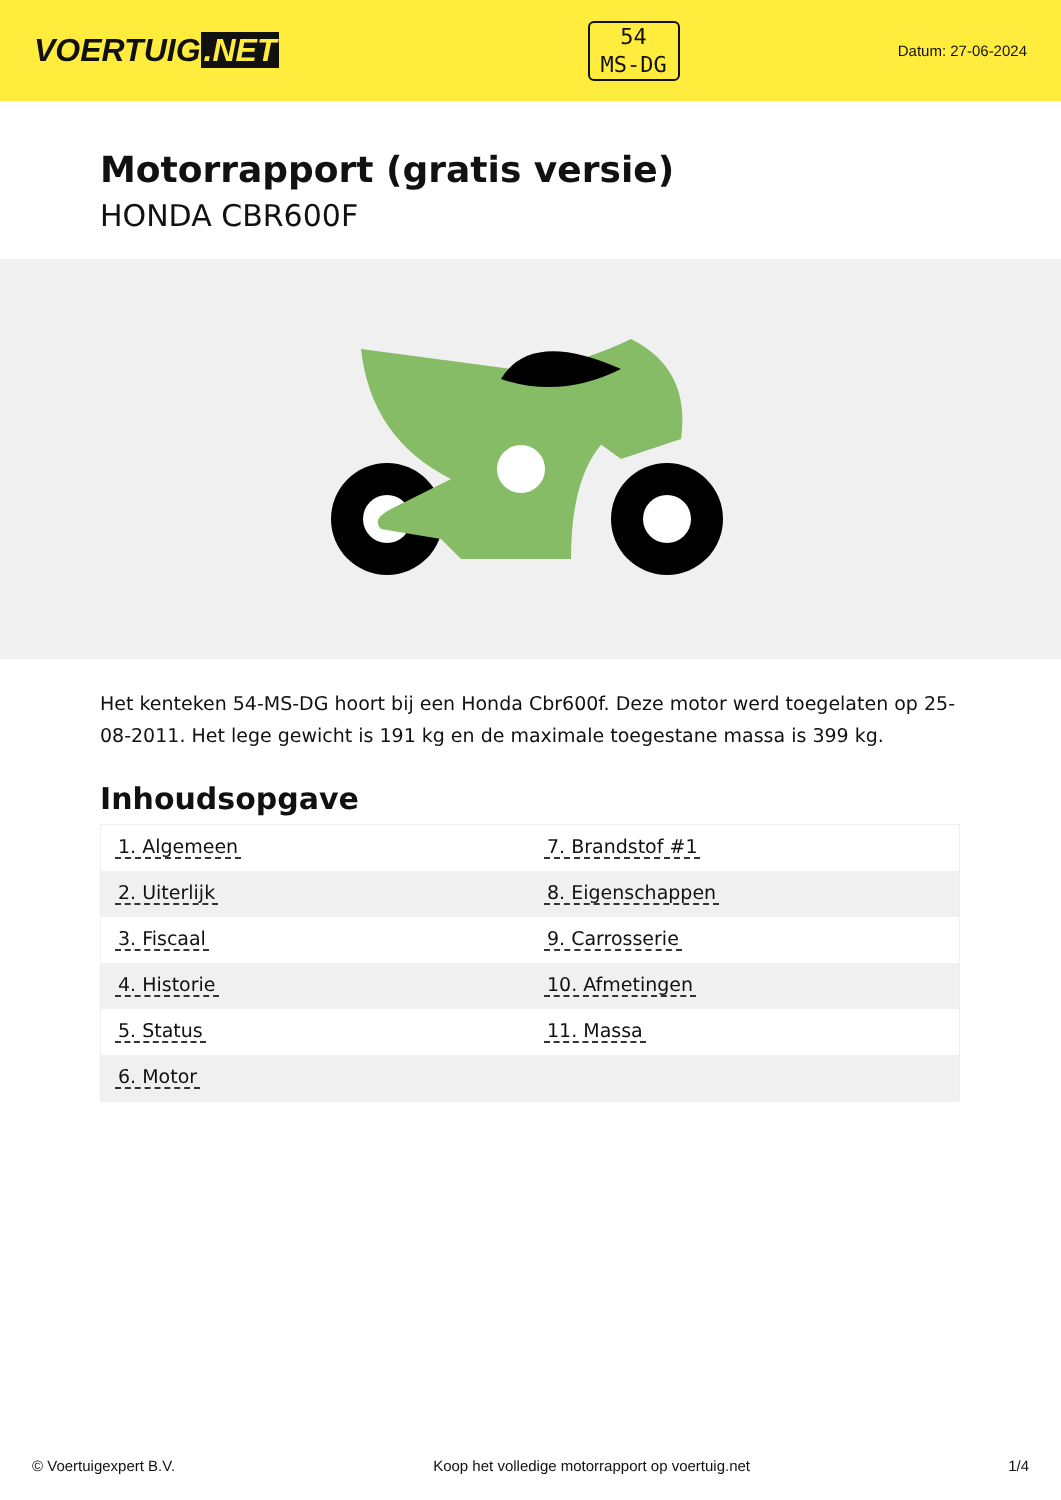VOERTUIG.NET
54
MS-DG
Datum: 27-06-2024
Motorrapport (gratis versie)
HONDA CBR600F
Het kenteken 54-MS-DG hoort bij een Honda Cbr600f. Deze motor werd toegelaten op 25-08-2011. Het lege gewicht is 191 kg en de maximale toegestane massa is 399 kg.
Inhoudsopgave
| 1. Algemeen | 7. Brandstof #1 |
| 2. Uiterlijk | 8. Eigenschappen |
| 3. Fiscaal | 9. Carrosserie |
| 4. Historie | 10. Afmetingen |
| 5. Status | 11. Massa |
| 6. Motor | |
© Voertuigexpert B.V. Koop het volledige motorrapport op voertuig.net 1/4